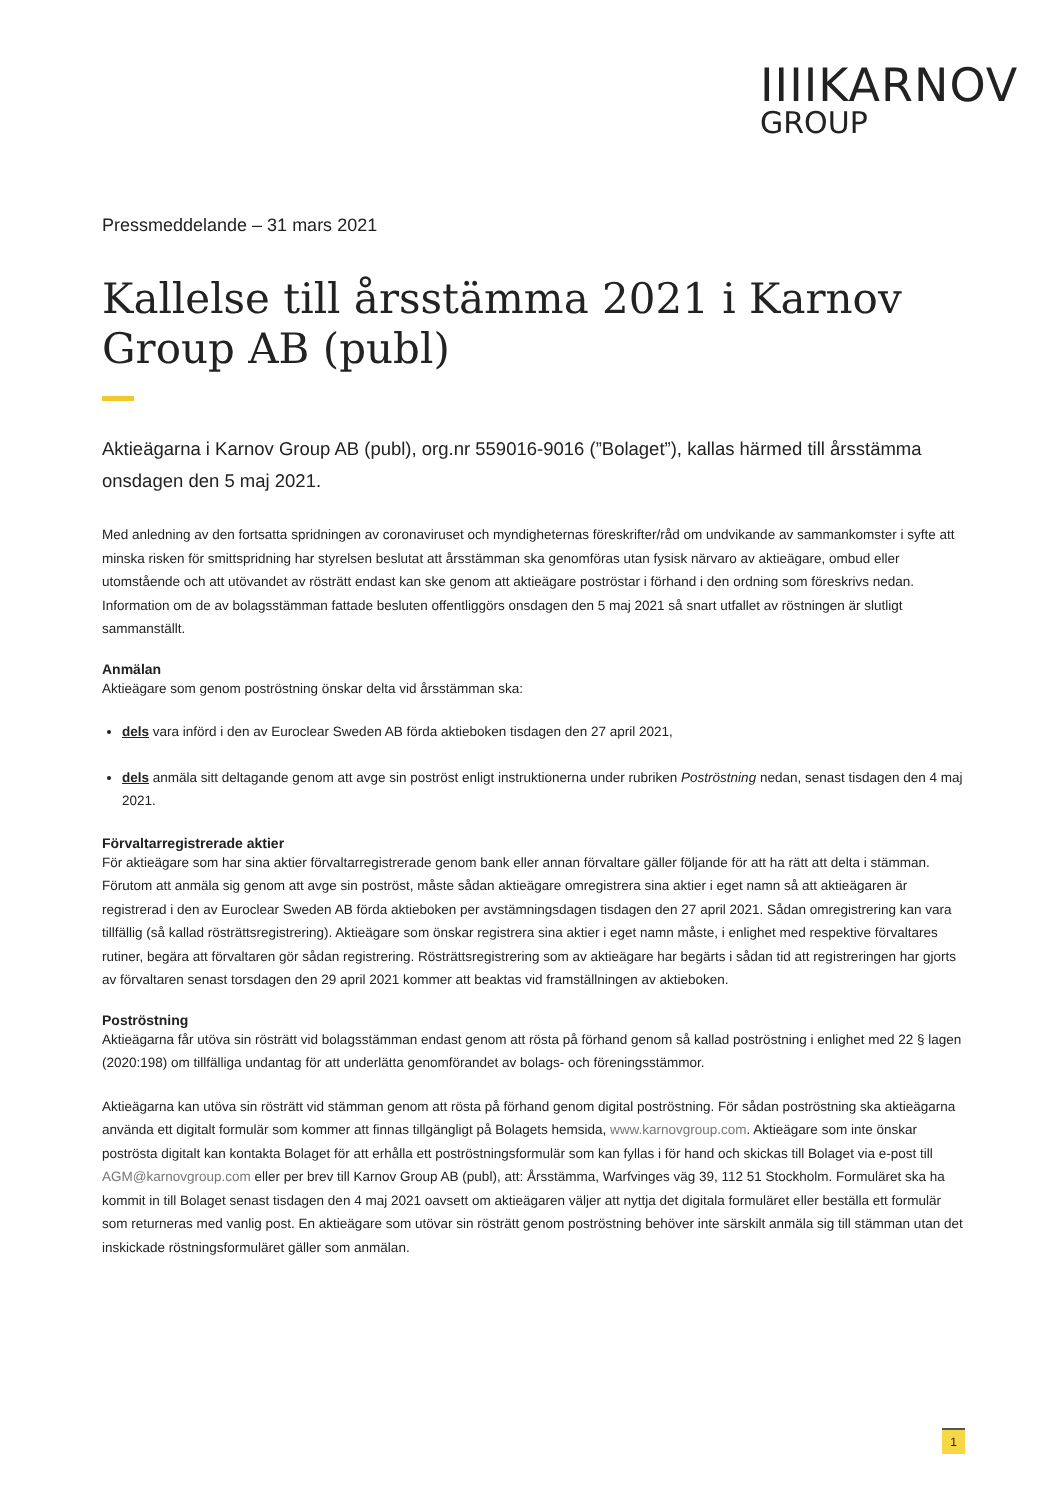IIIIKARNOV
GROUP
Pressmeddelande – 31 mars 2021
Kallelse till årsstämma 2021 i Karnov Group AB (publ)
Aktieägarna i Karnov Group AB (publ), org.nr 559016-9016 (”Bolaget”), kallas härmed till årsstämma onsdagen den 5 maj 2021.
Med anledning av den fortsatta spridningen av coronaviruset och myndigheternas föreskrifter/råd om undvikande av sammankomster i syfte att minska risken för smittspridning har styrelsen beslutat att årsstämman ska genomföras utan fysisk närvaro av aktieägare, ombud eller utomstående och att utövandet av rösträtt endast kan ske genom att aktieägare poströstar i förhand i den ordning som föreskrivs nedan. Information om de av bolagsstämman fattade besluten offentliggörs onsdagen den 5 maj 2021 så snart utfallet av röstningen är slutligt sammanställt.
Anmälan
Aktieägare som genom poströstning önskar delta vid årsstämman ska:
dels vara införd i den av Euroclear Sweden AB förda aktieboken tisdagen den 27 april 2021,
dels anmäla sitt deltagande genom att avge sin poströst enligt instruktionerna under rubriken Poströstning nedan, senast tisdagen den 4 maj 2021.
Förvaltarregistrerade aktier
För aktieägare som har sina aktier förvaltarregistrerade genom bank eller annan förvaltare gäller följande för att ha rätt att delta i stämman. Förutom att anmäla sig genom att avge sin poströst, måste sådan aktieägare omregistrera sina aktier i eget namn så att aktieägaren är registrerad i den av Euroclear Sweden AB förda aktieboken per avstämningsdagen tisdagen den 27 april 2021. Sådan omregistrering kan vara tillfällig (så kallad rösträttsregistrering). Aktieägare som önskar registrera sina aktier i eget namn måste, i enlighet med respektive förvaltares rutiner, begära att förvaltaren gör sådan registrering. Rösträttsregistrering som av aktieägare har begärts i sådan tid att registreringen har gjorts av förvaltaren senast torsdagen den 29 april 2021 kommer att beaktas vid framställningen av aktieboken.
Poströstning
Aktieägarna får utöva sin rösträtt vid bolagsstämman endast genom att rösta på förhand genom så kallad poströstning i enlighet med 22 § lagen (2020:198) om tillfälliga undantag för att underlätta genomförandet av bolags- och föreningsstämmor.
Aktieägarna kan utöva sin rösträtt vid stämman genom att rösta på förhand genom digital poströstning. För sådan poströstning ska aktieägarna använda ett digitalt formulär som kommer att finnas tillgängligt på Bolagets hemsida, www.karnovgroup.com. Aktieägare som inte önskar poströsta digitalt kan kontakta Bolaget för att erhålla ett poströstningsformulär som kan fyllas i för hand och skickas till Bolaget via e-post till AGM@karnovgroup.com eller per brev till Karnov Group AB (publ), att: Årsstämma, Warfvinges väg 39, 112 51 Stockholm. Formuläret ska ha kommit in till Bolaget senast tisdagen den 4 maj 2021 oavsett om aktieägaren väljer att nyttja det digitala formuläret eller beställa ett formulär som returneras med vanlig post. En aktieägare som utövar sin rösträtt genom poströstning behöver inte särskilt anmäla sig till stämman utan det inskickade röstningsformuläret gäller som anmälan.
1